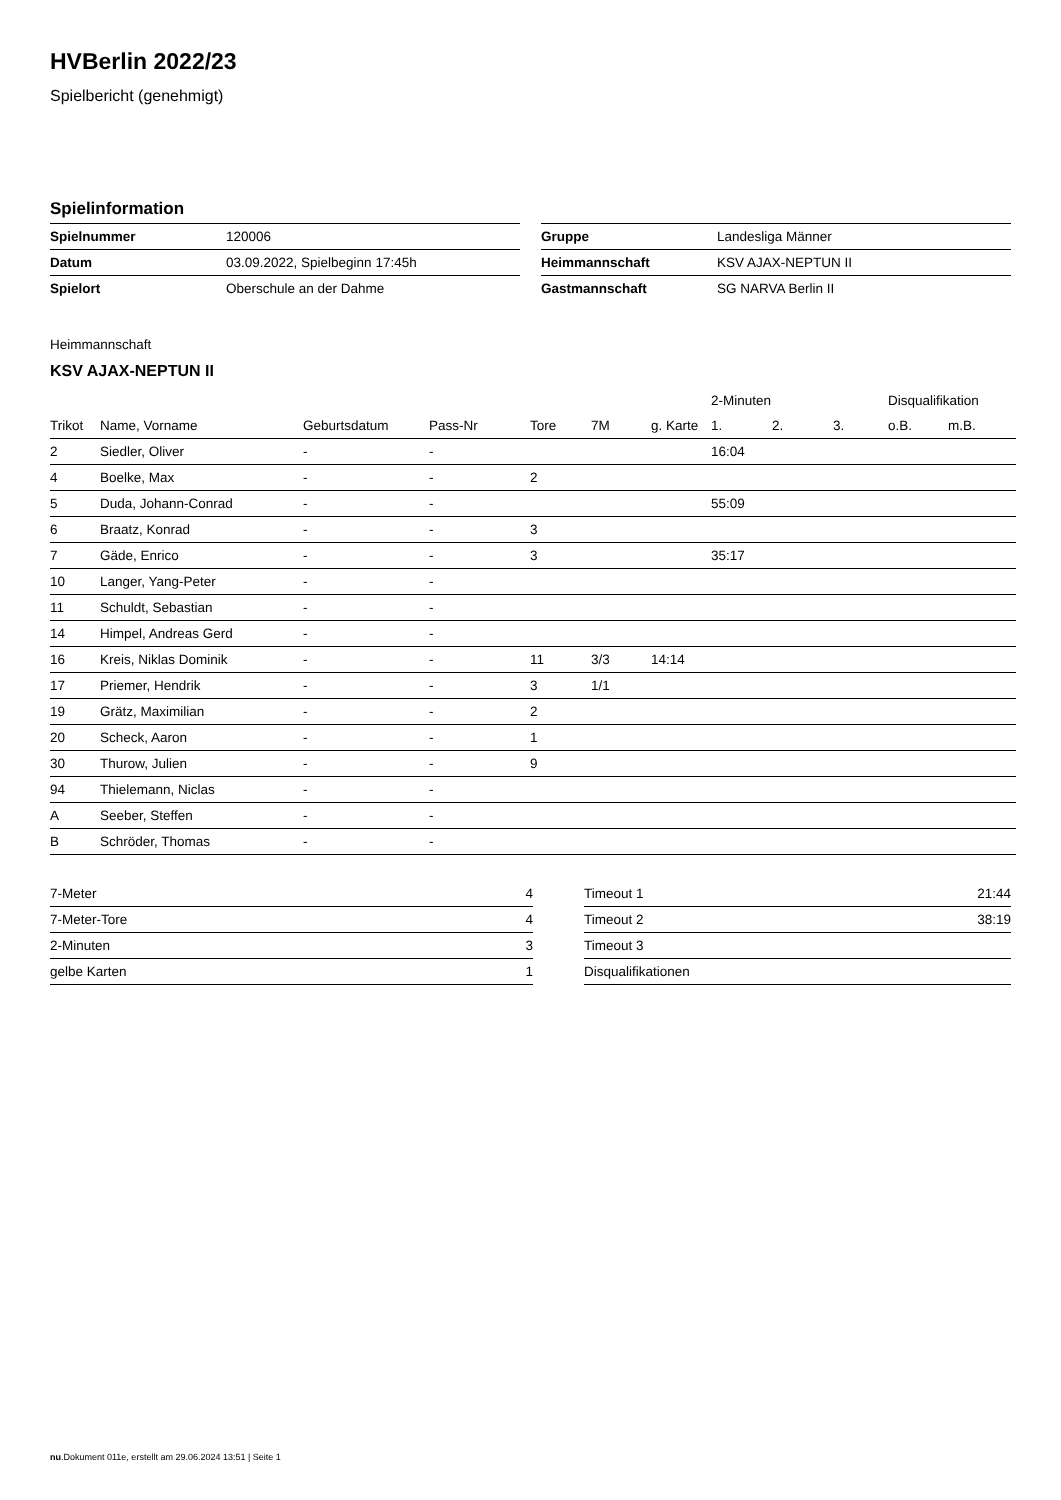HVBerlin 2022/23
Spielbericht (genehmigt)
Spielinformation
| Spielnummer | 120006 |
| Datum | 03.09.2022, Spielbeginn 17:45h |
| Spielort | Oberschule an der Dahme |
| Gruppe | Landesliga Männer |
| Heimmannschaft | KSV AJAX-NEPTUN II |
| Gastmannschaft | SG NARVA Berlin II |
Heimmannschaft
KSV AJAX-NEPTUN II
| | | | | | | | 2-Minuten | | | Disqualifikation | |
| --- | --- | --- | --- | --- | --- | --- | --- | --- | --- | --- | --- |
| Trikot | Name, Vorname | Geburtsdatum | Pass-Nr | Tore | 7M | g. Karte | 1. | 2. | 3. | o.B. | m.B. |
| 2 | Siedler, Oliver | - | - | | | | 16:04 | | | | |
| 4 | Boelke, Max | - | - | 2 | | | | | | | |
| 5 | Duda, Johann-Conrad | - | - | | | | 55:09 | | | | |
| 6 | Braatz, Konrad | - | - | 3 | | | | | | | |
| 7 | Gäde, Enrico | - | - | 3 | | | 35:17 | | | | |
| 10 | Langer, Yang-Peter | - | - | | | | | | | | |
| 11 | Schuldt, Sebastian | - | - | | | | | | | | |
| 14 | Himpel, Andreas Gerd | - | - | | | | | | | | |
| 16 | Kreis, Niklas Dominik | - | - | 11 | 3/3 | 14:14 | | | | | |
| 17 | Priemer, Hendrik | - | - | 3 | 1/1 | | | | | | |
| 19 | Grätz, Maximilian | - | - | 2 | | | | | | | |
| 20 | Scheck, Aaron | - | - | 1 | | | | | | | |
| 30 | Thurow, Julien | - | - | 9 | | | | | | | |
| 94 | Thielemann, Niclas | - | - | | | | | | | | |
| A | Seeber, Steffen | - | - | | | | | | | | |
| B | Schröder, Thomas | - | - | | | | | | | | |
| 7-Meter | 4 |
| 7-Meter-Tore | 4 |
| 2-Minuten | 3 |
| gelbe Karten | 1 |
| Timeout 1 | 21:44 |
| Timeout 2 | 38:19 |
| Timeout 3 | |
| Disqualifikationen | |
nu.Dokument 011e, erstellt am 29.06.2024 13:51 | Seite 1